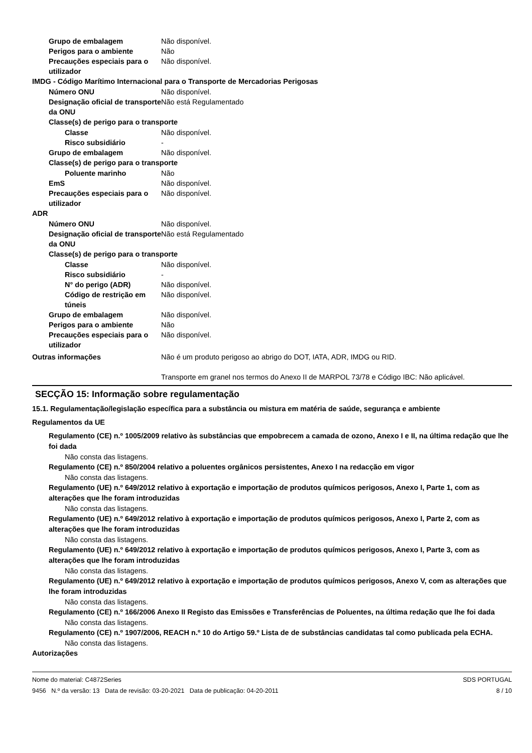Grupo de embalagem Não disponível.
Perigos para o ambiente Não
Precauções especiais para o utilizador
Não disponível.
IMDG - Código Marítimo Internacional para o Transporte de Mercadorias Perigosas
Número ONU Não disponível.
Designação oficial de transporte da ONU
Não está Regulamentado
Classe(s) de perigo para o transporte
Classe Não disponível.
Risco subsidiário -
Grupo de embalagem Não disponível.
Classe(s) de perigo para o transporte
Poluente marinho Não
EmS Não disponível.
Precauções especiais para o utilizador
Não disponível.
ADR
Número ONU Não disponível.
Designação oficial de transporte da ONU
Não está Regulamentado
Classe(s) de perigo para o transporte
Classe Não disponível.
Risco subsidiário -
N° do perigo (ADR) Não disponível.
Código de restrição em túneis
Não disponível.
Grupo de embalagem Não disponível.
Perigos para o ambiente Não
Precauções especiais para o utilizador
Não disponível.
Outras informações Não é um produto perigoso ao abrigo do DOT, IATA, ADR, IMDG ou RID.
Transporte em granel nos termos do Anexo II de MARPOL 73/78 e Código IBC: Não aplicável.
SECÇÃO 15: Informação sobre regulamentação
15.1. Regulamentação/legislação específica para a substância ou mistura em matéria de saúde, segurança e ambiente
Regulamentos da UE
Regulamento (CE) n.º 1005/2009 relativo às substâncias que empobrecem a camada de ozono, Anexo I e II, na última redação que lhe foi dada
Não consta das listagens.
Regulamento (CE) n.º 850/2004 relativo a poluentes orgânicos persistentes, Anexo I na redacção em vigor
Não consta das listagens.
Regulamento (UE) n.º 649/2012 relativo à exportação e importação de produtos químicos perigosos, Anexo I, Parte 1, com as alterações que lhe foram introduzidas
Não consta das listagens.
Regulamento (UE) n.º 649/2012 relativo à exportação e importação de produtos químicos perigosos, Anexo I, Parte 2, com as alterações que lhe foram introduzidas
Não consta das listagens.
Regulamento (UE) n.º 649/2012 relativo à exportação e importação de produtos químicos perigosos, Anexo I, Parte 3, com as alterações que lhe foram introduzidas
Não consta das listagens.
Regulamento (UE) n.º 649/2012 relativo à exportação e importação de produtos químicos perigosos, Anexo V, com as alterações que lhe foram introduzidas
Não consta das listagens.
Regulamento (CE) n.º 166/2006 Anexo II Registo das Emissões e Transferências de Poluentes, na última redação que lhe foi dada
Não consta das listagens.
Regulamento (CE) n.º 1907/2006, REACH n.º 10 do Artigo 59.º Lista de de substâncias candidatas tal como publicada pela ECHA.
Não consta das listagens.
Autorizações
Nome do material: C4872Series
9456 N.º da versão: 13 Data de revisão: 03-20-2021 Data de publicação: 04-20-2011
SDS PORTUGAL
8 / 10